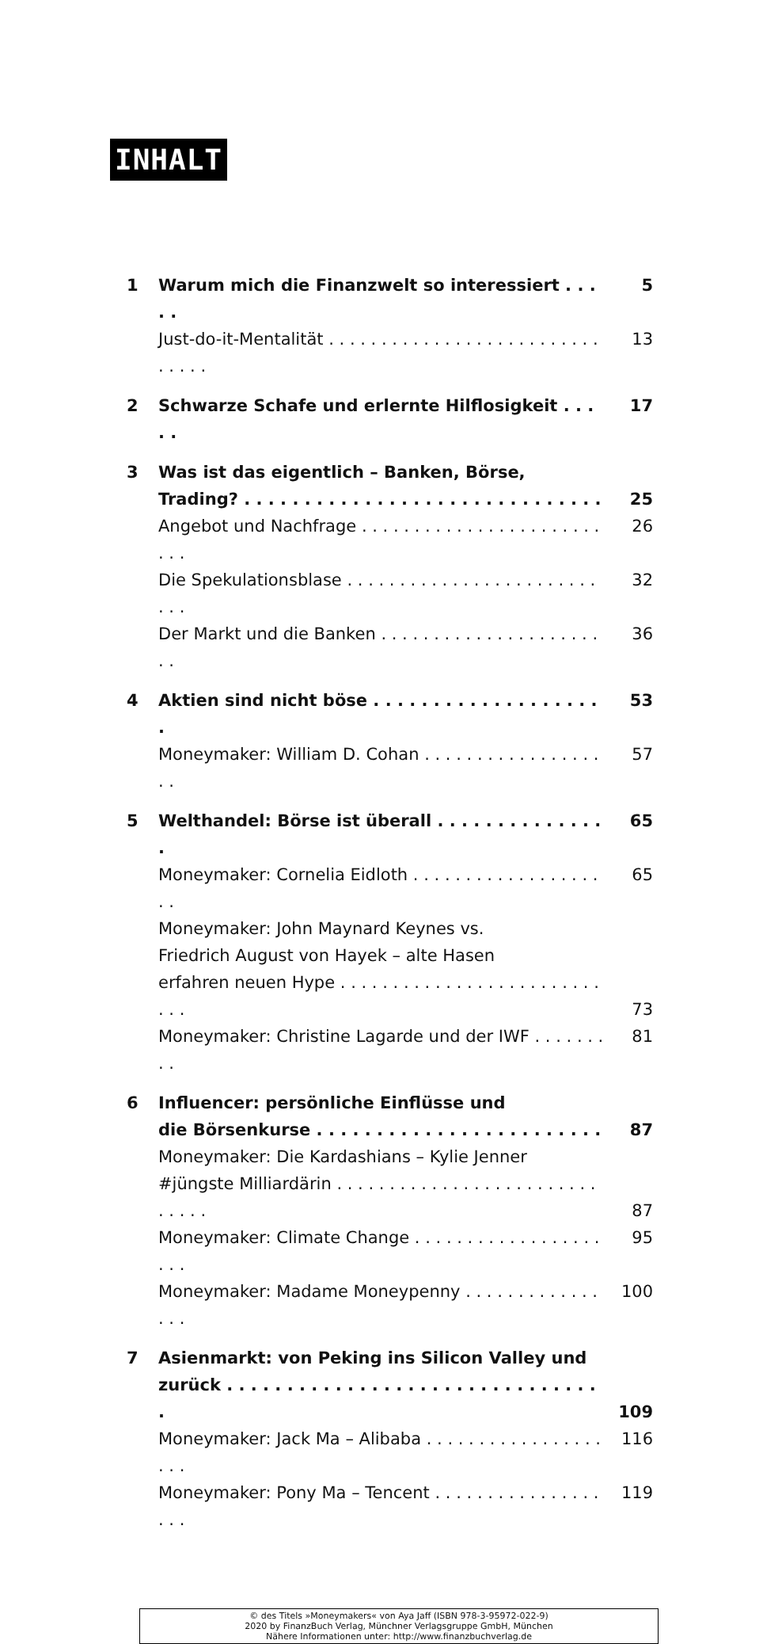INHALT
1 Warum mich die Finanzwelt so interessiert . . . . . 5
Just-do-it-Mentalität . . . . . . . . . . . . . . . . . . . . . . . . . . . . . . . 13
2 Schwarze Schafe und erlernte Hilflosigkeit . . . . . 17
3 Was ist das eigentlich – Banken, Börse,
Trading? . . . . . . . . . . . . . . . . . . . . . . . . . . . . . . 25
Angebot und Nachfrage . . . . . . . . . . . . . . . . . . . . . . . . . . 26
Die Spekulationsblase . . . . . . . . . . . . . . . . . . . . . . . . . . . 32
Der Markt und die Banken . . . . . . . . . . . . . . . . . . . . . . . 36
4 Aktien sind nicht böse . . . . . . . . . . . . . . . . . . . . 53
Moneymaker: William D. Cohan . . . . . . . . . . . . . . . . . . . 57
5 Welthandel: Börse ist überall . . . . . . . . . . . . . . . 65
Moneymaker: Cornelia Eidloth . . . . . . . . . . . . . . . . . . . . 65
Moneymaker: John Maynard Keynes vs.
Friedrich August von Hayek – alte Hasen
erfahren neuen Hype . . . . . . . . . . . . . . . . . . . . . . . . . . . . 73
Moneymaker: Christine Lagarde und der IWF . . . . . . . . . 81
6 Influencer: persönliche Einflüsse und
die Börsenkurse . . . . . . . . . . . . . . . . . . . . . . . . 87
Moneymaker: Die Kardashians – Kylie Jenner
#jüngste Milliardärin . . . . . . . . . . . . . . . . . . . . . . . . . . . . . . 87
Moneymaker: Climate Change . . . . . . . . . . . . . . . . . . . . . 95
Moneymaker: Madame Moneypenny . . . . . . . . . . . . . . . . 100
7 Asienmarkt: von Peking ins Silicon Valley und
zurück . . . . . . . . . . . . . . . . . . . . . . . . . . . . . . . . 109
Moneymaker: Jack Ma – Alibaba . . . . . . . . . . . . . . . . . . . . 116
Moneymaker: Pony Ma – Tencent . . . . . . . . . . . . . . . . . . . 119
© des Titels »Moneymakers« von Aya Jaff (ISBN 978-3-95972-022-9)
2020 by FinanzBuch Verlag, Münchner Verlagsgruppe GmbH, München
Nähere Informationen unter: http://www.finanzbuchverlag.de